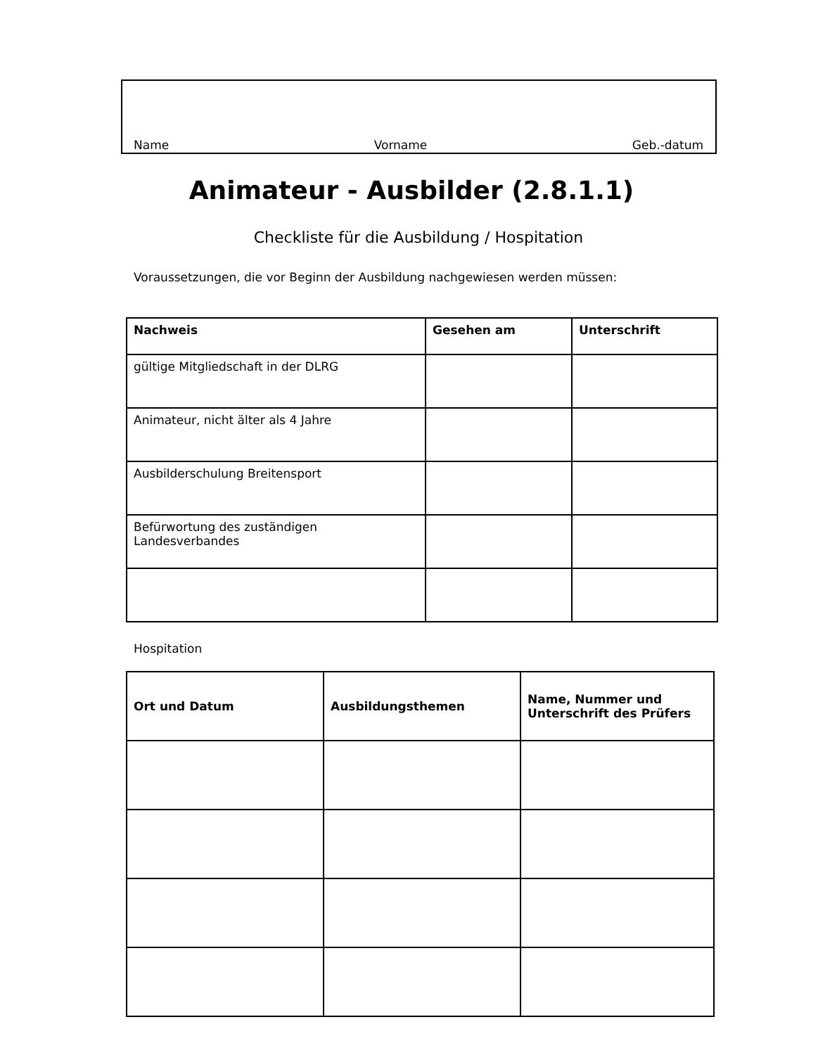Name Vorname Geb.-datum
Animateur - Ausbilder (2.8.1.1)
Checkliste für die Ausbildung / Hospitation
Voraussetzungen, die vor Beginn der Ausbildung nachgewiesen werden müssen:
| Nachweis | Gesehen am | Unterschrift |
| --- | --- | --- |
| gültige Mitgliedschaft in der DLRG | | |
| Animateur, nicht älter als 4 Jahre | | |
| Ausbilderschulung Breitensport | | |
| Befürwortung des zuständigen Landesverbandes | | |
Hospitation
| Ort und Datum | Ausbildungsthemen | Name, Nummer und Unterschrift des Prüfers |
| --- | --- | --- |